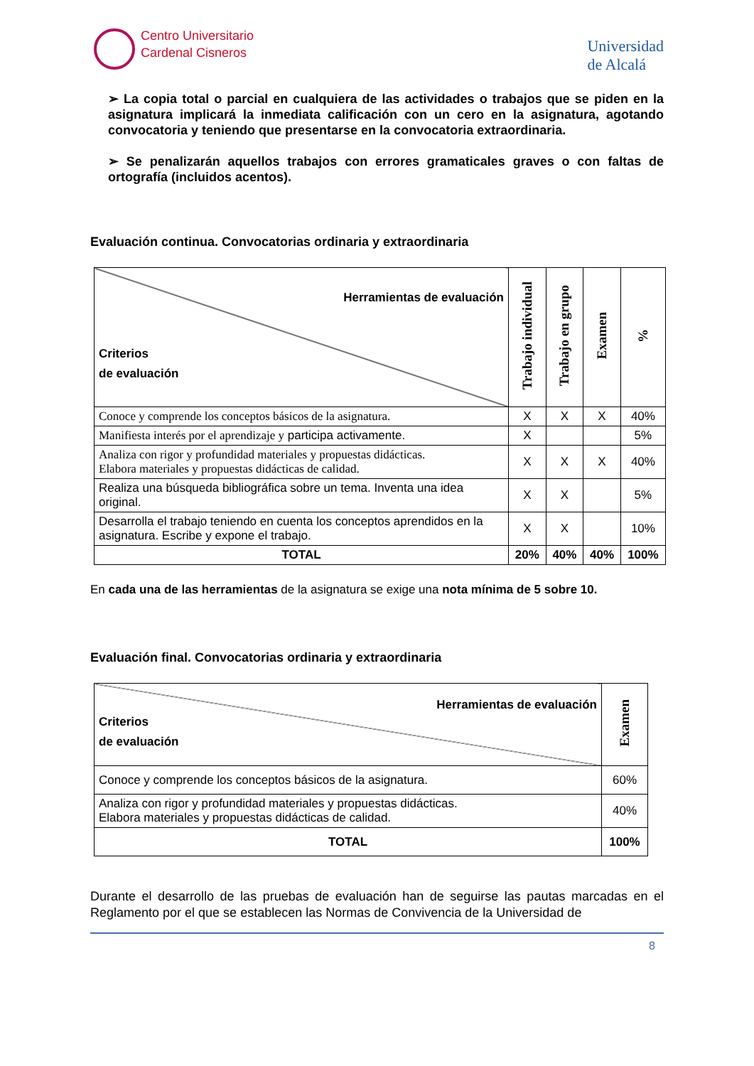Centro Universitario
Cardenal Cisneros
Universidad
de Alcalá
➢ La copia total o parcial en cualquiera de las actividades o trabajos que se piden en la asignatura implicará la inmediata calificación con un cero en la asignatura, agotando convocatoria y teniendo que presentarse en la convocatoria extraordinaria.
➢ Se penalizarán aquellos trabajos con errores gramaticales graves o con faltas de ortografía (incluidos acentos).
Evaluación continua. Convocatorias ordinaria y extraordinaria
| Herramientas de evaluación Criterios de evaluación | Trabajo individual | Trabajo en grupo | Examen | % |
| --- | --- | --- | --- | --- |
| Conoce y comprende los conceptos básicos de la asignatura. | X | X | X | 40% |
| Manifiesta interés por el aprendizaje y participa activamente. | X | | | 5% |
| Analiza con rigor y profundidad materiales y propuestas didácticas. Elabora materiales y propuestas didácticas de calidad. | X | X | X | 40% |
| Realiza una búsqueda bibliográfica sobre un tema. Inventa una idea original. | X | X | | 5% |
| Desarrolla el trabajo teniendo en cuenta los conceptos aprendidos en la asignatura. Escribe y expone el trabajo. | X | X | | 10% |
| TOTAL | 20% | 40% | 40% | 100% |
En cada una de las herramientas de la asignatura se exige una nota mínima de 5 sobre 10.
Evaluación final. Convocatorias ordinaria y extraordinaria
| Herramientas de evaluación Criterios de evaluación | Examen |
| --- | --- |
| Conoce y comprende los conceptos básicos de la asignatura. | 60% |
| Analiza con rigor y profundidad materiales y propuestas didácticas. Elabora materiales y propuestas didácticas de calidad. | 40% |
| TOTAL | 100% |
Durante el desarrollo de las pruebas de evaluación han de seguirse las pautas marcadas en el Reglamento por el que se establecen las Normas de Convivencia de la Universidad de
8